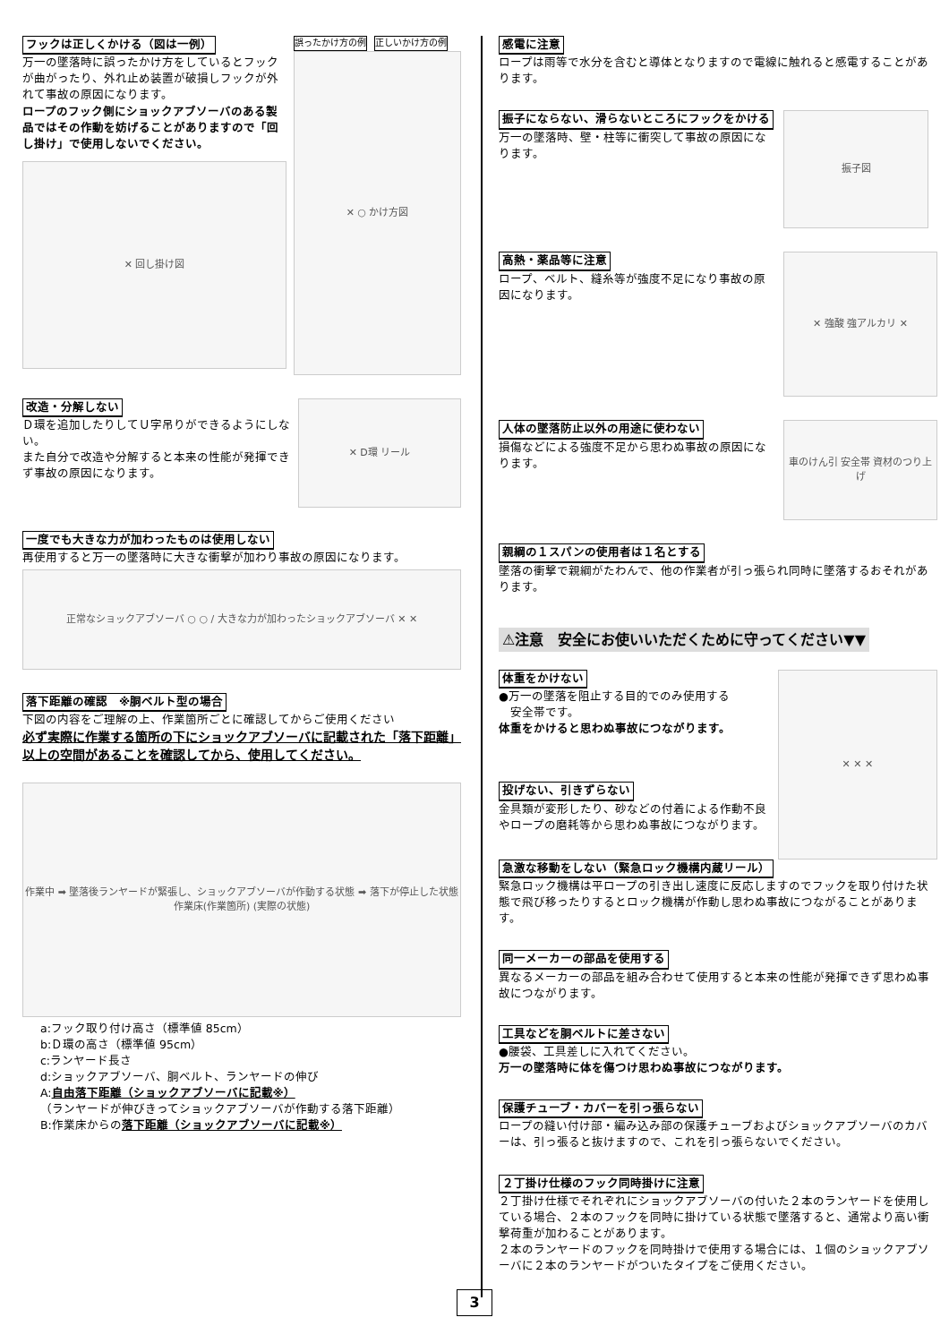フックは正しくかける（図は一例）
万一の墜落時に誤ったかけ方をしているとフックが曲がったり、外れ止め装置が破損しフックが外れて事故の原因になります。
ロープのフック側にショックアブソーバのある製品ではその作動を妨げることがありますので「回し掛け」で使用しないでください。
✕ 回し掛け図
誤ったかけ方の例 正しいかけ方の例
✕ ○ かけ方図
改造・分解しない
Ｄ環を追加したりしてＵ字吊りができるようにしない。
また自分で改造や分解すると本来の性能が発揮できず事故の原因になります。
✕ D環 リール
一度でも大きな力が加わったものは使用しない
再使用すると万一の墜落時に大きな衝撃が加わり事故の原因になります。
正常なショックアブソーバ ○ ○ / 大きな力が加わったショックアブソーバ ✕ ✕
落下距離の確認　※胴ベルト型の場合
下図の内容をご理解の上、作業箇所ごとに確認してからご使用ください
必ず実際に作業する箇所の下にショックアブソーバに記載された「落下距離」以上の空間があることを確認してから、使用してください。
作業中 ➡ 墜落後ランヤードが緊張し、ショックアブソーバが作動する状態 ➡ 落下が停止した状態
作業床(作業箇所) (実際の状態)
a:フック取り付け高さ（標準値 85cm）
b:Ｄ環の高さ（標準値 95cm）
c:ランヤード長さ
d:ショックアブソーバ、胴ベルト、ランヤードの伸び
A:自由落下距離（ショックアブソーバに記載※）
（ランヤードが伸びきってショックアブソーバが作動する落下距離）
B:作業床からの落下距離（ショックアブソーバに記載※）
感電に注意
ロープは雨等で水分を含むと導体となりますので電線に触れると感電することがあります。
振子にならない、滑らないところにフックをかける
万一の墜落時、壁・柱等に衝突して事故の原因になります。
振子図
高熱・薬品等に注意
ロープ、ベルト、縫糸等が強度不足になり事故の原因になります。
✕ 強酸 強アルカリ ✕
人体の墜落防止以外の用途に使わない
損傷などによる強度不足から思わぬ事故の原因になります。
車のけん引 安全帯 資材のつり上げ
親綱の１スパンの使用者は１名とする
墜落の衝撃で親綱がたわんで、他の作業者が引っ張られ同時に墜落するおそれがあります。
⚠注意　安全にお使いいただくために守ってください▼▼
体重をかけない
●万一の墜落を阻止する目的でのみ使用する
　安全帯です。
体重をかけると思わぬ事故につながります。
投げない、引きずらない
金具類が変形したり、砂などの付着による作動不良やロープの磨耗等から思わぬ事故につながります。
✕ ✕ ✕
急激な移動をしない（緊急ロック機構内蔵リール）
緊急ロック機構は平ロープの引き出し速度に反応しますのでフックを取り付けた状態で飛び移ったりするとロック機構が作動し思わぬ事故につながることがあります。
同一メーカーの部品を使用する
異なるメーカーの部品を組み合わせて使用すると本来の性能が発揮できず思わぬ事故につながります。
工具などを胴ベルトに差さない
●腰袋、工具差しに入れてください。
万一の墜落時に体を傷つけ思わぬ事故につながります。
保護チューブ・カバーを引っ張らない
ロープの縫い付け部・編み込み部の保護チューブおよびショックアブソーバのカバーは、引っ張ると抜けますので、これを引っ張らないでください。
２丁掛け仕様のフック同時掛けに注意
２丁掛け仕様でそれぞれにショックアブソーバの付いた２本のランヤードを使用している場合、２本のフックを同時に掛けている状態で墜落すると、通常より高い衝撃荷重が加わることがあります。
２本のランヤードのフックを同時掛けで使用する場合には、１個のショックアブソーバに２本のランヤードがついたタイプをご使用ください。
3